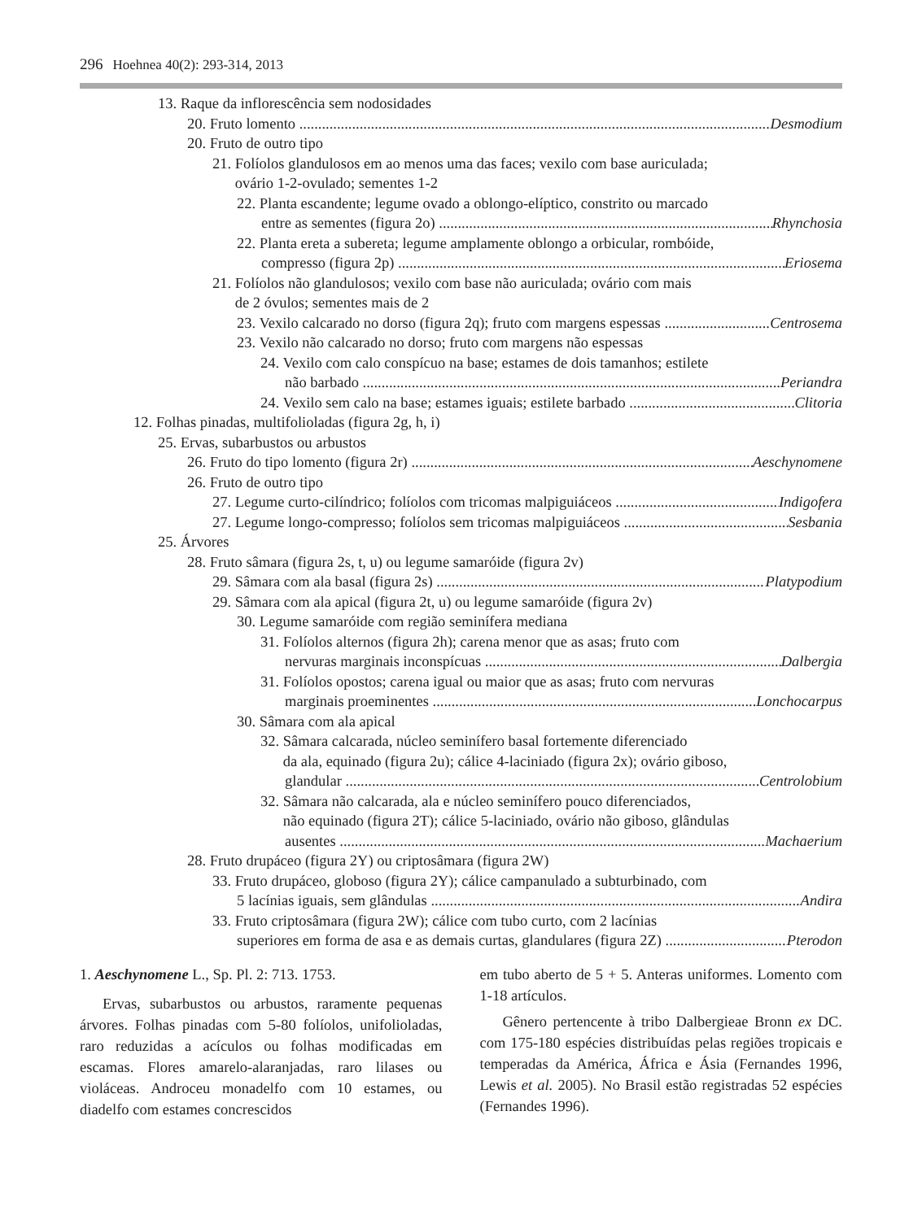296 Hoehnea 40(2): 293-314, 2013
13. Raque da inflorescência sem nodosidades
20. Fruto lomento Desmodium
20. Fruto de outro tipo
21. Folíolos glandulosos em ao menos uma das faces; vexilo com base auriculada;
ovário 1-2-ovulado; sementes 1-2
22. Planta escandente; legume ovado a oblongo-elíptico, constrito ou marcado
entre as sementes (figura 2o) Rhynchosia
22. Planta ereta a subereta; legume amplamente oblongo a orbicular, rombóide,
compresso (figura 2p) Eriosema
21. Folíolos não glandulosos; vexilo com base não auriculada; ovário com mais
de 2 óvulos; sementes mais de 2
23. Vexilo calcarado no dorso (figura 2q); fruto com margens espessas Centrosema
23. Vexilo não calcarado no dorso; fruto com margens não espessas
24. Vexilo com calo conspícuo na base; estames de dois tamanhos; estilete
não barbado Periandra
24. Vexilo sem calo na base; estames iguais; estilete barbado Clitoria
12. Folhas pinadas, multifolioladas (figura 2g, h, i)
25. Ervas, subarbustos ou arbustos
26. Fruto do tipo lomento (figura 2r) Aeschynomene
26. Fruto de outro tipo
27. Legume curto-cilíndrico; folíolos com tricomas malpiguiáceos Indigofera
27. Legume longo-compresso; folíolos sem tricomas malpiguiáceos Sesbania
25. Árvores
28. Fruto sâmara (figura 2s, t, u) ou legume samaróide (figura 2v)
29. Sâmara com ala basal (figura 2s) Platypodium
29. Sâmara com ala apical (figura 2t, u) ou legume samaróide (figura 2v)
30. Legume samaróide com região seminífera mediana
31. Folíolos alternos (figura 2h); carena menor que as asas; fruto com
nervuras marginais inconspícuas Dalbergia
31. Folíolos opostos; carena igual ou maior que as asas; fruto com nervuras
marginais proeminentes Lonchocarpus
30. Sâmara com ala apical
32. Sâmara calcarada, núcleo seminífero basal fortemente diferenciado
da ala, equinado (figura 2u); cálice 4-laciniado (figura 2x); ovário giboso,
glandular Centrolobium
32. Sâmara não calcarada, ala e núcleo seminífero pouco diferenciados,
não equinado (figura 2T); cálice 5-laciniado, ovário não giboso, glândulas
ausentes Machaerium
28. Fruto drupáceo (figura 2Y) ou criptosâmara (figura 2W)
33. Fruto drupáceo, globoso (figura 2Y); cálice campanulado a subturbinado, com
5 lacínias iguais, sem glândulas Andira
33. Fruto criptosâmara (figura 2W); cálice com tubo curto, com 2 lacínias
superiores em forma de asa e as demais curtas, glandulares (figura 2Z) Pterodon
1. Aeschynomene L., Sp. Pl. 2: 713. 1753.
Ervas, subarbustos ou arbustos, raramente pequenas árvores. Folhas pinadas com 5-80 folíolos, unifolioladas, raro reduzidas a acículos ou folhas modificadas em escamas. Flores amarelo-alaranjadas, raro lilases ou violáceas. Androceu monadelfo com 10 estames, ou diadelfo com estames concrescidos
em tubo aberto de 5 + 5. Anteras uniformes. Lomento com 1-18 artículos.
Gênero pertencente à tribo Dalbergieae Bronn ex DC. com 175-180 espécies distribuídas pelas regiões tropicais e temperadas da América, África e Ásia (Fernandes 1996, Lewis et al. 2005). No Brasil estão registradas 52 espécies (Fernandes 1996).